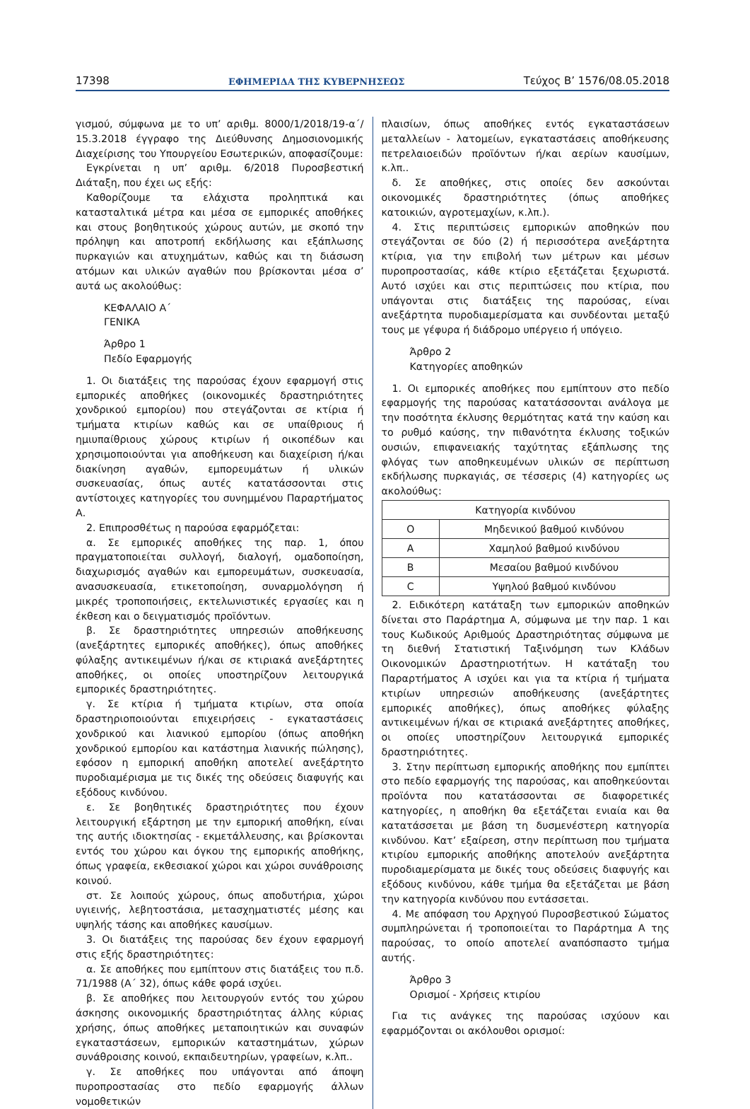17398 ΕΦΗΜΕΡΙΔΑ ΤΗΣ ΚΥΒΕΡΝΗΣΕΩΣ Τεύχος Β’ 1576/08.05.2018
γισμού, σύμφωνα με το υπ’ αριθμ. 8000/1/2018/19-α΄/ 15.3.2018 έγγραφο της Διεύθυνσης Δημοσιονομικής Διαχείρισης του Υπουργείου Εσωτερικών, αποφασίζουμε:
Εγκρίνεται η υπ’ αριθμ. 6/2018 Πυροσβεστική Διάταξη, που έχει ως εξής:
Καθορίζουμε τα ελάχιστα προληπτικά και κατασταλτικά μέτρα και μέσα σε εμπορικές αποθήκες και στους βοηθητικούς χώρους αυτών, με σκοπό την πρόληψη και αποτροπή εκδήλωσης και εξάπλωσης πυρκαγιών και ατυχημάτων, καθώς και τη διάσωση ατόμων και υλικών αγαθών που βρίσκονται μέσα σ’ αυτά ως ακολούθως:
ΚΕΦΑΛΑΙΟ Α΄
ΓΕΝΙΚΑ
Άρθρο 1
Πεδίο Εφαρμογής
1. Οι διατάξεις της παρούσας έχουν εφαρμογή στις εμπορικές αποθήκες (οικονομικές δραστηριότητες χονδρικού εμπορίου) που στεγάζονται σε κτίρια ή τμήματα κτιρίων καθώς και σε υπαίθριους ή ημιυπαίθριους χώρους κτιρίων ή οικοπέδων και χρησιμοποιούνται για αποθήκευση και διαχείριση ή/και διακίνηση αγαθών, εμπορευμάτων ή υλικών συσκευασίας, όπως αυτές κατατάσσονται στις αντίστοιχες κατηγορίες του συνημμένου Παραρτήματος Α.
2. Επιπροσθέτως η παρούσα εφαρμόζεται:
α. Σε εμπορικές αποθήκες της παρ. 1, όπου πραγματοποιείται συλλογή, διαλογή, ομαδοποίηση, διαχωρισμός αγαθών και εμπορευμάτων, συσκευασία, ανασυσκευασία, ετικετοποίηση, συναρμολόγηση ή μικρές τροποποιήσεις, εκτελωνιστικές εργασίες και η έκθεση και ο δειγματισμός προϊόντων.
β. Σε δραστηριότητες υπηρεσιών αποθήκευσης (ανεξάρτητες εμπορικές αποθήκες), όπως αποθήκες φύλαξης αντικειμένων ή/και σε κτιριακά ανεξάρτητες αποθήκες, οι οποίες υποστηρίζουν λειτουργικά εμπορικές δραστηριότητες.
γ. Σε κτίρια ή τμήματα κτιρίων, στα οποία δραστηριοποιούνται επιχειρήσεις - εγκαταστάσεις χονδρικού και λιανικού εμπορίου (όπως αποθήκη χονδρικού εμπορίου και κατάστημα λιανικής πώλησης), εφόσον η εμπορική αποθήκη αποτελεί ανεξάρτητο πυροδιαμέρισμα με τις δικές της οδεύσεις διαφυγής και εξόδους κινδύνου.
ε. Σε βοηθητικές δραστηριότητες που έχουν λειτουργική εξάρτηση με την εμπορική αποθήκη, είναι της αυτής ιδιοκτησίας - εκμετάλλευσης, και βρίσκονται εντός του χώρου και όγκου της εμπορικής αποθήκης, όπως γραφεία, εκθεσιακοί χώροι και χώροι συνάθροισης κοινού.
στ. Σε λοιπούς χώρους, όπως αποδυτήρια, χώροι υγιεινής, λεβητοστάσια, μετασχηματιστές μέσης και υψηλής τάσης και αποθήκες καυσίμων.
3. Οι διατάξεις της παρούσας δεν έχουν εφαρμογή στις εξής δραστηριότητες:
α. Σε αποθήκες που εμπίπτουν στις διατάξεις του π.δ. 71/1988 (Α΄ 32), όπως κάθε φορά ισχύει.
β. Σε αποθήκες που λειτουργούν εντός του χώρου άσκησης οικονομικής δραστηριότητας άλλης κύριας χρήσης, όπως αποθήκες μεταποιητικών και συναφών εγκαταστάσεων, εμπορικών καταστημάτων, χώρων συνάθροισης κοινού, εκπαιδευτηρίων, γραφείων, κ.λπ..
γ. Σε αποθήκες που υπάγονται από άποψη πυροπροστασίας στο πεδίο εφαρμογής άλλων νομοθετικών
πλαισίων, όπως αποθήκες εντός εγκαταστάσεων μεταλλείων - λατομείων, εγκαταστάσεις αποθήκευσης πετρελαιοειδών προϊόντων ή/και αερίων καυσίμων, κ.λπ..
δ. Σε αποθήκες, στις οποίες δεν ασκούνται οικονομικές δραστηριότητες (όπως αποθήκες κατοικιών, αγροτεμαχίων, κ.λπ.).
4. Στις περιπτώσεις εμπορικών αποθηκών που στεγάζονται σε δύο (2) ή περισσότερα ανεξάρτητα κτίρια, για την επιβολή των μέτρων και μέσων πυροπροστασίας, κάθε κτίριο εξετάζεται ξεχωριστά. Αυτό ισχύει και στις περιπτώσεις που κτίρια, που υπάγονται στις διατάξεις της παρούσας, είναι ανεξάρτητα πυροδιαμερίσματα και συνδέονται μεταξύ τους με γέφυρα ή διάδρομο υπέργειο ή υπόγειο.
Άρθρο 2
Κατηγορίες αποθηκών
1. Οι εμπορικές αποθήκες που εμπίπτουν στο πεδίο εφαρμογής της παρούσας κατατάσσονται ανάλογα με την ποσότητα έκλυσης θερμότητας κατά την καύση και το ρυθμό καύσης, την πιθανότητα έκλυσης τοξικών ουσιών, επιφανειακής ταχύτητας εξάπλωσης της φλόγας των αποθηκευμένων υλικών σε περίπτωση εκδήλωσης πυρκαγιάς, σε τέσσερις (4) κατηγορίες ως ακολούθως:
| Κατηγορία κινδύνου | |
| Ο | Μηδενικού βαθμού κινδύνου |
| Α | Χαμηλού βαθμού κινδύνου |
| Β | Μεσαίου βαθμού κινδύνου |
| C | Υψηλού βαθμού κινδύνου |
2. Ειδικότερη κατάταξη των εμπορικών αποθηκών δίνεται στο Παράρτημα Α, σύμφωνα με την παρ. 1 και τους Κωδικούς Αριθμούς Δραστηριότητας σύμφωνα με τη διεθνή Στατιστική Ταξινόμηση των Κλάδων Οικονομικών Δραστηριοτήτων. Η κατάταξη του Παραρτήματος Α ισχύει και για τα κτίρια ή τμήματα κτιρίων υπηρεσιών αποθήκευσης (ανεξάρτητες εμπορικές αποθήκες), όπως αποθήκες φύλαξης αντικειμένων ή/και σε κτιριακά ανεξάρτητες αποθήκες, οι οποίες υποστηρίζουν λειτουργικά εμπορικές δραστηριότητες.
3. Στην περίπτωση εμπορικής αποθήκης που εμπίπτει στο πεδίο εφαρμογής της παρούσας, και αποθηκεύονται προϊόντα που κατατάσσονται σε διαφορετικές κατηγορίες, η αποθήκη θα εξετάζεται ενιαία και θα κατατάσσεται με βάση τη δυσμενέστερη κατηγορία κινδύνου. Κατ’ εξαίρεση, στην περίπτωση που τμήματα κτιρίου εμπορικής αποθήκης αποτελούν ανεξάρτητα πυροδιαμερίσματα με δικές τους οδεύσεις διαφυγής και εξόδους κινδύνου, κάθε τμήμα θα εξετάζεται με βάση την κατηγορία κινδύνου που εντάσσεται.
4. Με απόφαση του Αρχηγού Πυροσβεστικού Σώματος συμπληρώνεται ή τροποποιείται το Παράρτημα Α της παρούσας, το οποίο αποτελεί αναπόσπαστο τμήμα αυτής.
Άρθρο 3
Ορισμοί - Χρήσεις κτιρίου
Για τις ανάγκες της παρούσας ισχύουν και εφαρμόζονται οι ακόλουθοι ορισμοί: